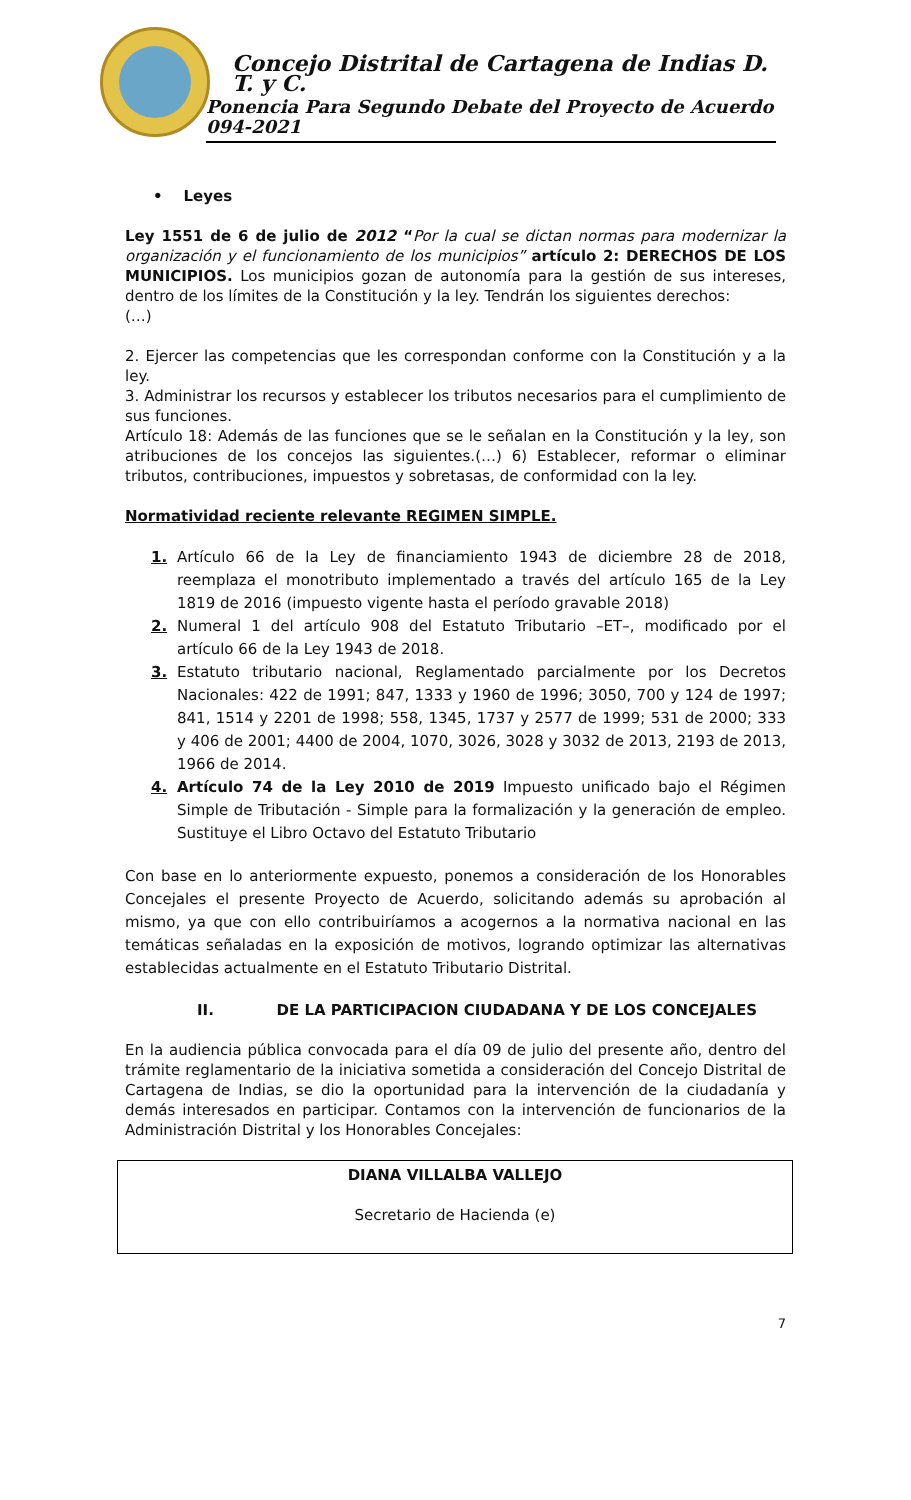Concejo Distrital de Cartagena de Indias D. T. y C.
Ponencia Para Segundo Debate del Proyecto de Acuerdo 094-2021
• Leyes
Ley 1551 de 6 de julio de 2012 “Por la cual se dictan normas para modernizar la organización y el funcionamiento de los municipios” artículo 2: DERECHOS DE LOS MUNICIPIOS. Los municipios gozan de autonomía para la gestión de sus intereses, dentro de los límites de la Constitución y la ley. Tendrán los siguientes derechos:
(…)
2. Ejercer las competencias que les correspondan conforme con la Constitución y a la ley.
3. Administrar los recursos y establecer los tributos necesarios para el cumplimiento de sus funciones.
Artículo 18: Además de las funciones que se le señalan en la Constitución y la ley, son atribuciones de los concejos las siguientes.(…) 6) Establecer, reformar o eliminar tributos, contribuciones, impuestos y sobretasas, de conformidad con la ley.
Normatividad reciente relevante REGIMEN SIMPLE.
1. Artículo 66 de la Ley de financiamiento 1943 de diciembre 28 de 2018, reemplaza el monotributo implementado a través del artículo 165 de la Ley 1819 de 2016 (impuesto vigente hasta el período gravable 2018)
2. Numeral 1 del artículo 908 del Estatuto Tributario –ET–, modificado por el artículo 66 de la Ley 1943 de 2018.
3. Estatuto tributario nacional, Reglamentado parcialmente por los Decretos Nacionales: 422 de 1991; 847, 1333 y 1960 de 1996; 3050, 700 y 124 de 1997; 841, 1514 y 2201 de 1998; 558, 1345, 1737 y 2577 de 1999; 531 de 2000; 333 y 406 de 2001; 4400 de 2004, 1070, 3026, 3028 y 3032 de 2013, 2193 de 2013, 1966 de 2014.
4. Artículo 74 de la Ley 2010 de 2019 Impuesto unificado bajo el Régimen Simple de Tributación - Simple para la formalización y la generación de empleo. Sustituye el Libro Octavo del Estatuto Tributario
Con base en lo anteriormente expuesto, ponemos a consideración de los Honorables Concejales el presente Proyecto de Acuerdo, solicitando además su aprobación al mismo, ya que con ello contribuiríamos a acogernos a la normativa nacional en las temáticas señaladas en la exposición de motivos, logrando optimizar las alternativas establecidas actualmente en el Estatuto Tributario Distrital.
II. DE LA PARTICIPACION CIUDADANA Y DE LOS CONCEJALES
En la audiencia pública convocada para el día 09 de julio del presente año, dentro del trámite reglamentario de la iniciativa sometida a consideración del Concejo Distrital de Cartagena de Indias, se dio la oportunidad para la intervención de la ciudadanía y demás interesados en participar. Contamos con la intervención de funcionarios de la Administración Distrital y los Honorables Concejales:
| DIANA VILLALBA VALLEJO Secretario de Hacienda (e) |
7